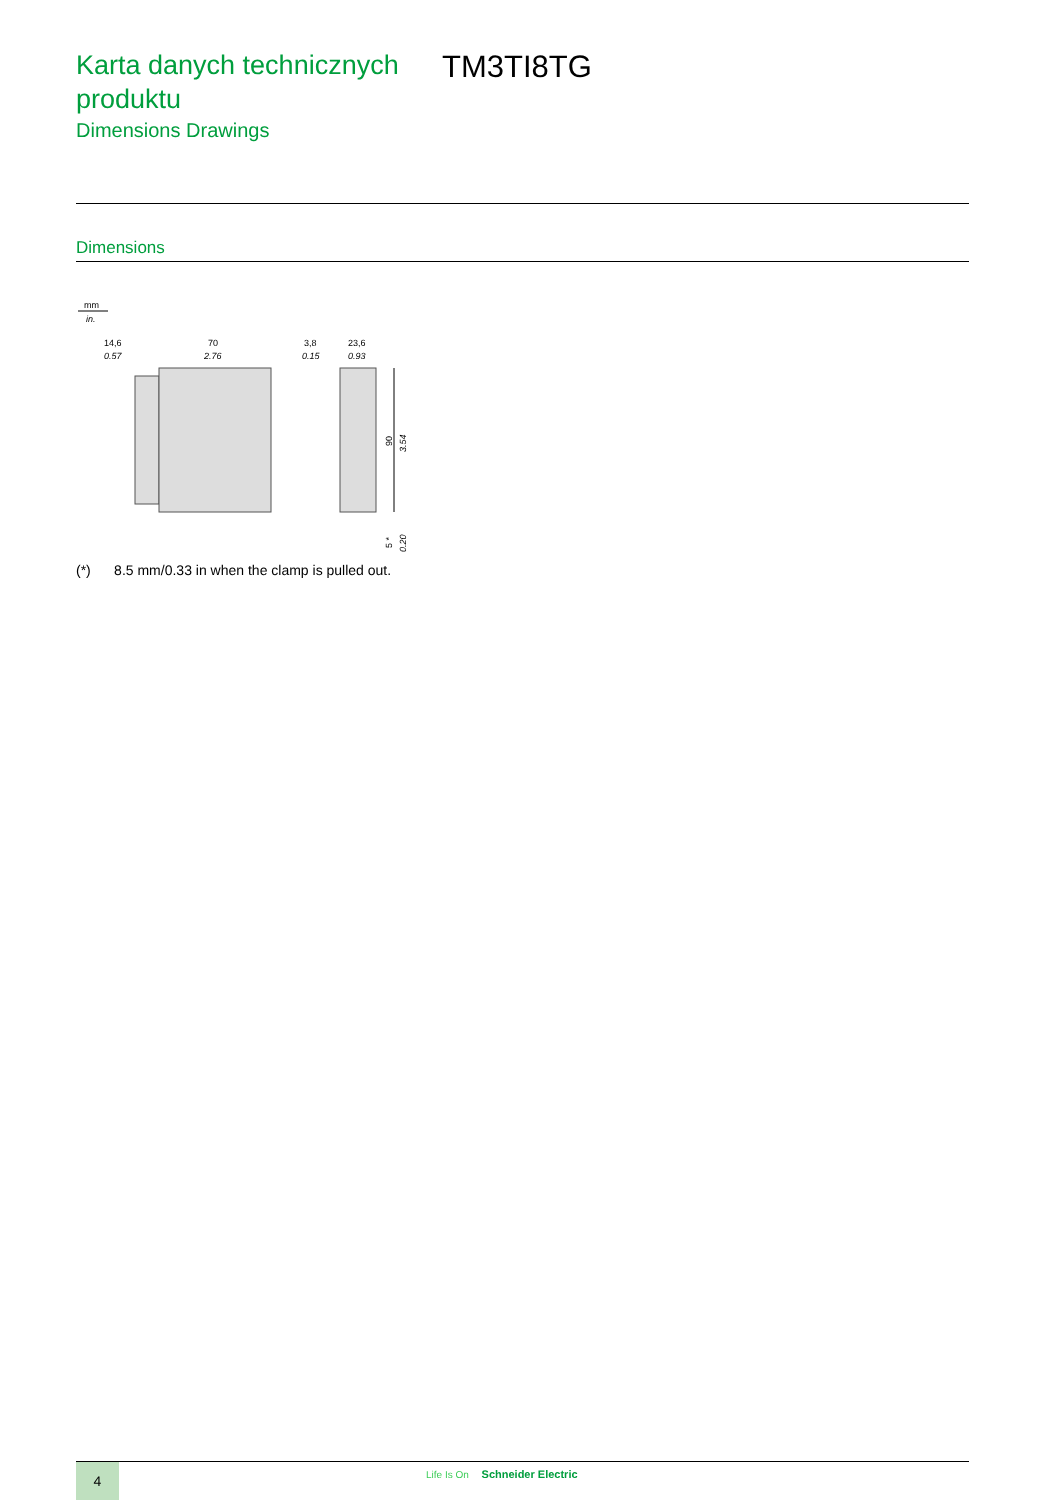Karta danych technicznych produktu
Dimensions Drawings
TM3TI8TG
Dimensions
mm
in.
14,6
0.57
70
2.76
3,8
0.15
23,6
0.93
90
3.54
5 *
0.20
(*) 8.5 mm/0.33 in when the clamp is pulled out.
4 Life Is On Schneider Electric